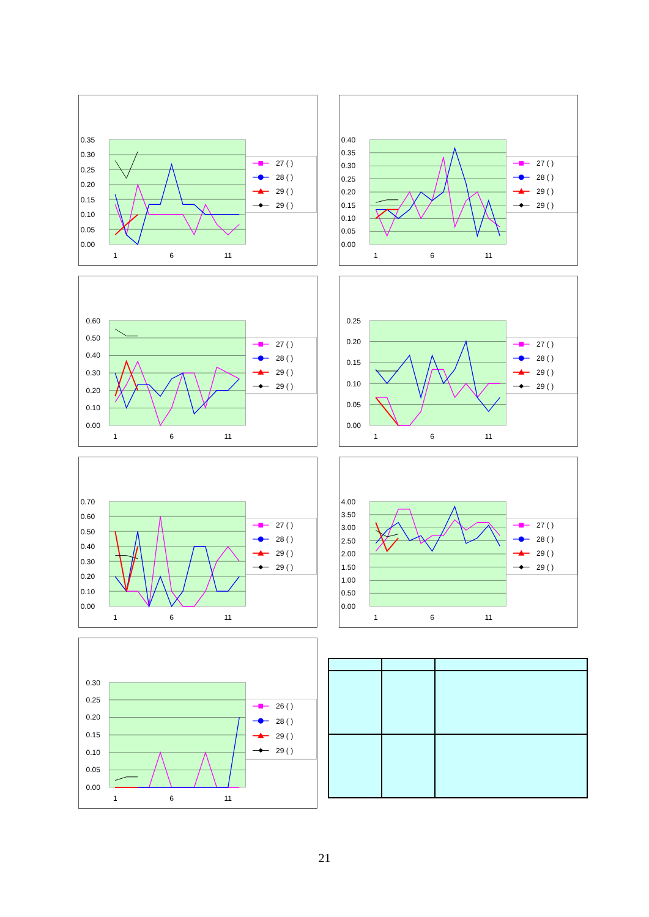0.35
0.30
0.25
0.20
0.15
0.10
0.05
0.00
1
6
11
27 ( )
28 ( )
29 ( )
29 ( )
0.40
0.35
0.30
0.25
0.20
0.15
0.10
0.05
0.00
1
6
11
27 ( )
28 ( )
29 ( )
29 ( )
0.60
0.50
0.40
0.30
0.20
0.10
0.00
1
6
11
27 ( )
28 ( )
29 ( )
29 ( )
0.25
0.20
0.15
0.10
0.05
0.00
1
6
11
27 ( )
28 ( )
29 ( )
29 ( )
0.70
0.60
0.50
0.40
0.30
0.20
0.10
0.00
1
6
11
27 ( )
28 ( )
29 ( )
29 ( )
4.00
3.50
3.00
2.50
2.00
1.50
1.00
0.50
0.00
1
6
11
27 ( )
28 ( )
29 ( )
29 ( )
0.30
0.25
0.20
0.15
0.10
0.05
0.00
1
6
11
26 ( )
28 ( )
29 ( )
29 ( )
21